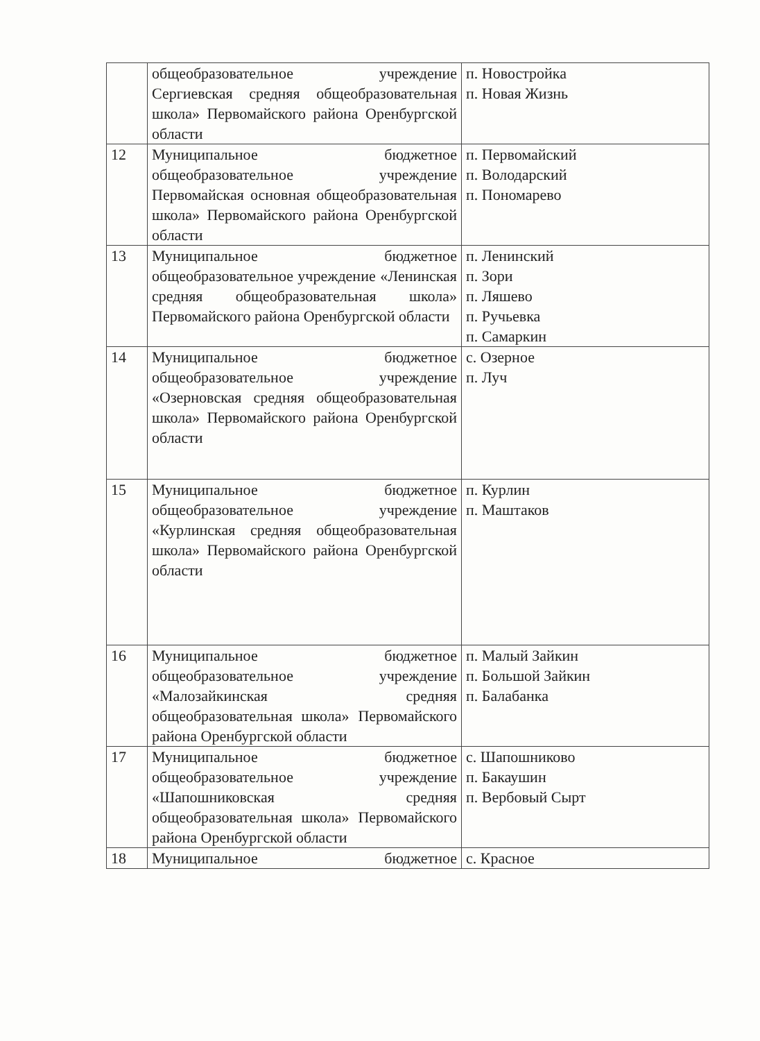| | общеобразовательное учреждение Сергиевская средняя общеобразовательная школа» Первомайского района Оренбургской области | п. Новостройка п. Новая Жизнь |
| 12 | Муниципальное бюджетное общеобразовательное учреждение Первомайская основная общеобразовательная школа» Первомайского района Оренбургской области | п. Первомайский п. Володарский п. Пономарево |
| 13 | Муниципальное бюджетное общеобразовательное учреждение «Ленинская средняя общеобразовательная школа» Первомайского района Оренбургской области | п. Ленинский п. Зори п. Ляшево п. Ручьевка п. Самаркин |
| 14 | Муниципальное бюджетное общеобразовательное учреждение «Озерновская средняя общеобразовательная школа» Первомайского района Оренбургской области | с. Озерное п. Луч |
| 15 | Муниципальное бюджетное общеобразовательное учреждение «Курлинская средняя общеобразовательная школа» Первомайского района Оренбургской области | п. Курлин п. Маштаков |
| 16 | Муниципальное бюджетное общеобразовательное учреждение «Малозайкинская средняя общеобразовательная школа» Первомайского района Оренбургской области | п. Малый Зайкин п. Большой Зайкин п. Балабанка |
| 17 | Муниципальное бюджетное общеобразовательное учреждение «Шапошниковская средняя общеобразовательная школа» Первомайского района Оренбургской области | с. Шапошниково п. Бакаушин п. Вербовый Сырт |
| 18 | Муниципальное бюджетное | с. Красное |